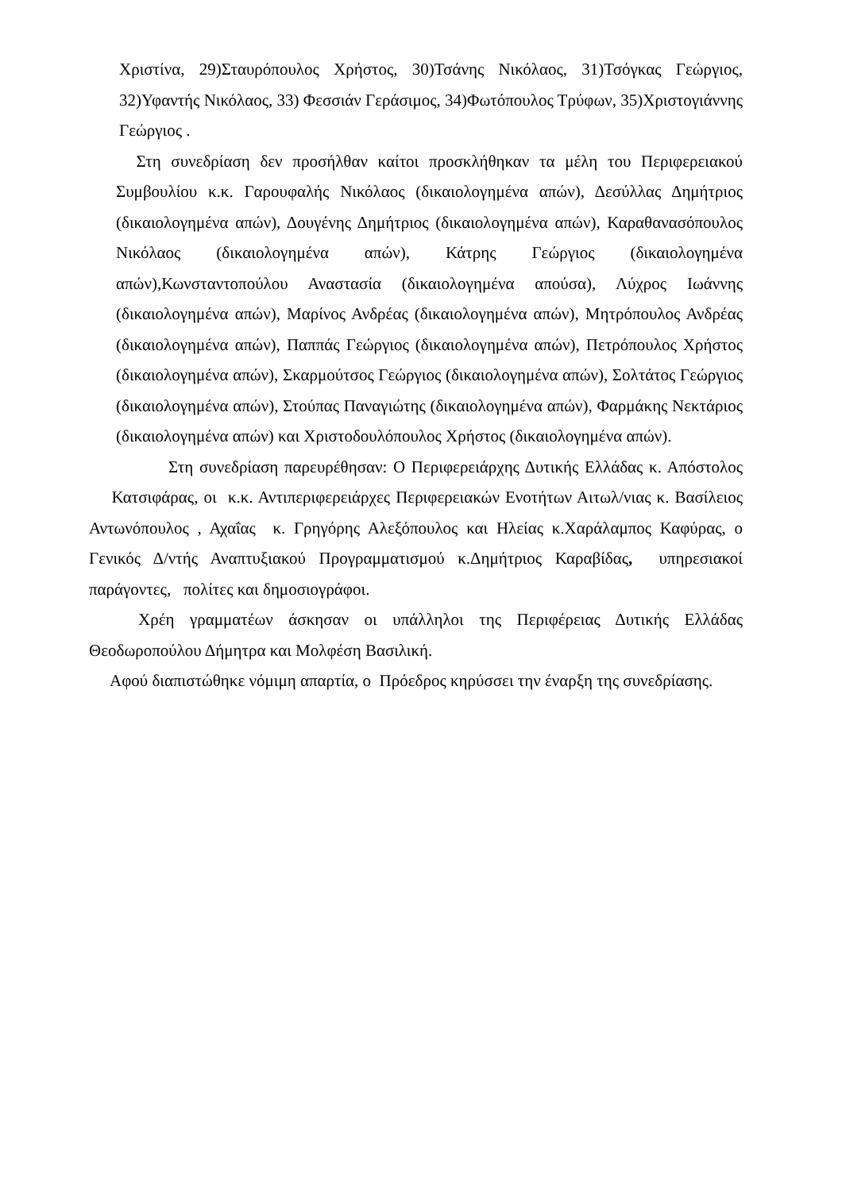Χριστίνα, 29)Σταυρόπουλος Χρήστος, 30)Τσάνης Νικόλαος, 31)Τσόγκας Γεώργιος, 32)Υφαντής Νικόλαος, 33) Φεσσιάν Γεράσιμος, 34)Φωτόπουλος Τρύφων, 35)Χριστογιάννης Γεώργιος .
Στη συνεδρίαση δεν προσήλθαν καίτοι προσκλήθηκαν τα μέλη του Περιφερειακού Συμβουλίου κ.κ. Γαρουφαλής Νικόλαος (δικαιολογημένα απών), Δεσύλλας Δημήτριος (δικαιολογημένα απών), Δουγένης Δημήτριος (δικαιολογημένα απών), Καραθανασόπουλος Νικόλαος (δικαιολογημένα απών), Κάτρης Γεώργιος (δικαιολογημένα απών),Κωνσταντοπούλου Αναστασία (δικαιολογημένα απούσα), Λύχρος Ιωάννης (δικαιολογημένα απών), Μαρίνος Ανδρέας (δικαιολογημένα απών), Μητρόπουλος Ανδρέας (δικαιολογημένα απών), Παππάς Γεώργιος (δικαιολογημένα απών), Πετρόπουλος Χρήστος (δικαιολογημένα απών), Σκαρμούτσος Γεώργιος (δικαιολογημένα απών), Σολτάτος Γεώργιος (δικαιολογημένα απών), Στούπας Παναγιώτης (δικαιολογημένα απών), Φαρμάκης Νεκτάριος (δικαιολογημένα απών) και Χριστοδουλόπουλος Χρήστος (δικαιολογημένα απών).
Στη συνεδρίαση παρευρέθησαν: Ο Περιφερειάρχης Δυτικής Ελλάδας κ. Απόστολος Κατσιφάρας, οι κ.κ. Αντιπεριφερειάρχες Περιφερειακών Ενοτήτων Αιτωλ/νιας κ. Βασίλειος Αντωνόπουλος , Αχαΐας κ. Γρηγόρης Αλεξόπουλος και Ηλείας κ.Χαράλαμπος Καφύρας, ο Γενικός Δ/ντής Αναπτυξιακού Προγραμματισμού κ.Δημήτριος Καραβίδας, υπηρεσιακοί παράγοντες, πολίτες και δημοσιογράφοι.
Χρέη γραμματέων άσκησαν οι υπάλληλοι της Περιφέρειας Δυτικής Ελλάδας Θεοδωροπούλου Δήμητρα και Μολφέση Βασιλική.
Αφού διαπιστώθηκε νόμιμη απαρτία, ο Πρόεδρος κηρύσσει την έναρξη της συνεδρίασης.